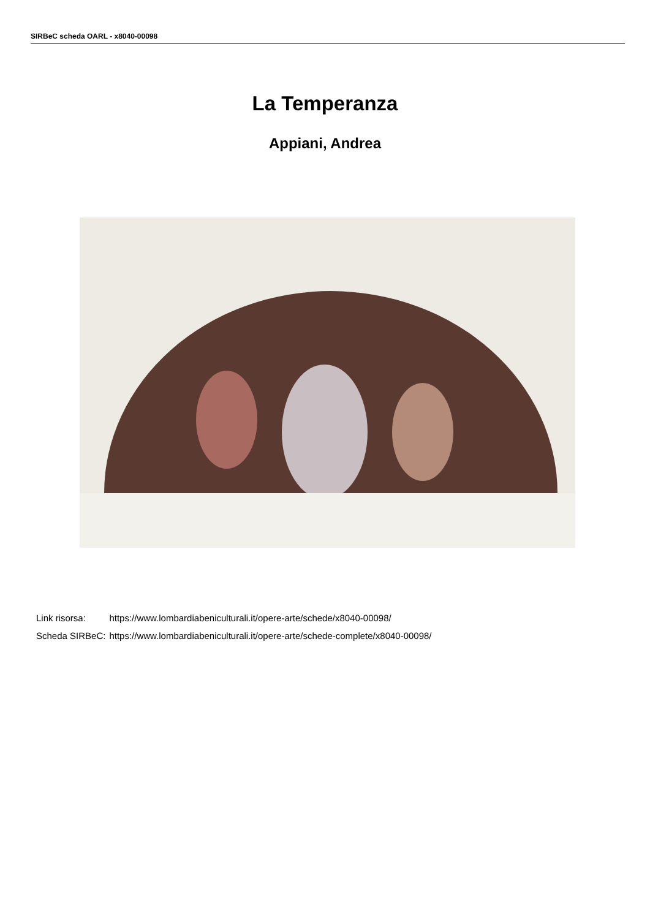SIRBeC scheda OARL - x8040-00098
La Temperanza
Appiani, Andrea
| Link risorsa: | https://www.lombardiabeniculturali.it/opere-arte/schede/x8040-00098/ |
| Scheda SIRBeC: | https://www.lombardiabeniculturali.it/opere-arte/schede-complete/x8040-00098/ |